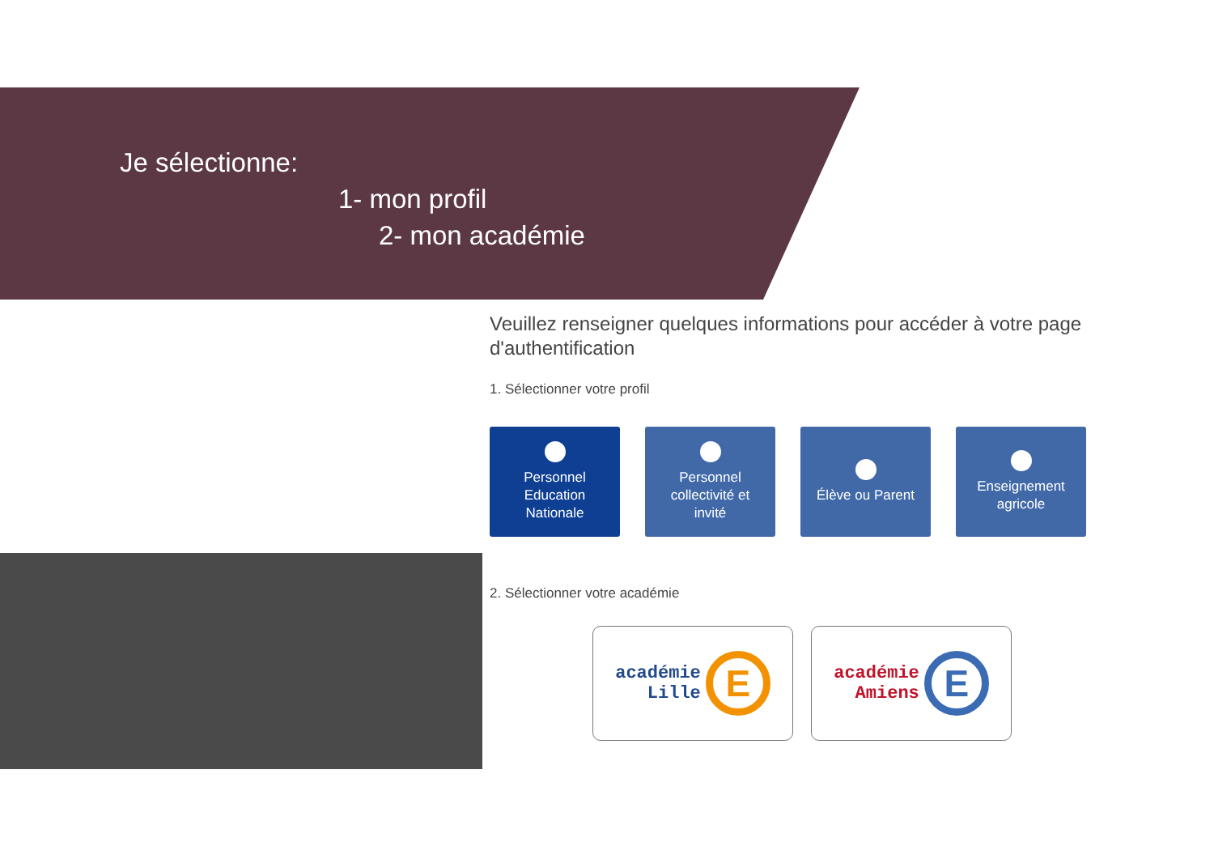Je sélectionne:
1- mon profil
2- mon académie
Veuillez renseigner quelques informations pour accéder à votre page d'authentification
1. Sélectionner votre profil
Personnel
Education
Nationale
Personnel
collectivité et
invité
Élève ou Parent Enseignement
agricole
2. Sélectionner votre académie
académie
Lille
E
académie
Amiens
E